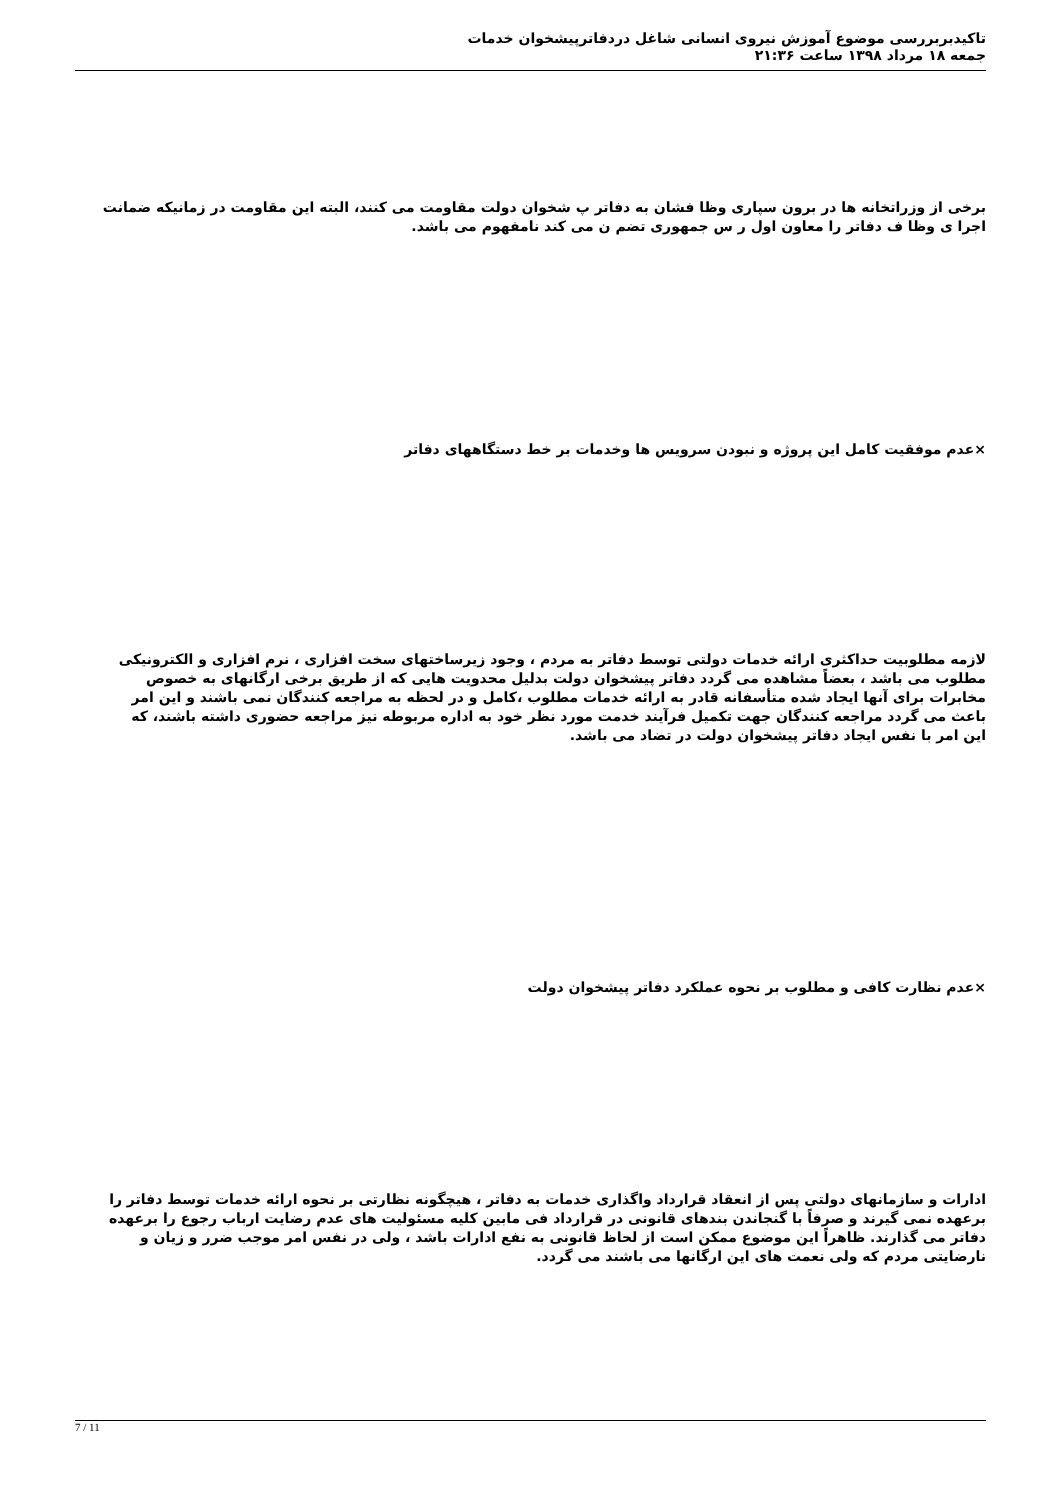تاکیدبربررسی موضوع آموزش نیروی انسانی شاغل دردفاترپیشخوان خدمات
جمعه ۱۸ مرداد ۱۳۹۸ ساعت ۲۱:۳۶
برخی از وزراتخانه ها در برون سپاری وظا فشان به دفاتر پ شخوان دولت مقاومت می کنند، البته این مقاومت در زمانیکه ضمانت اجرا ی وظا ف دفاتر را معاون اول ر س جمهوری تضم ن می کند نامفهوم می باشد.
×عدم موفقیت کامل این پروژه و نبودن سرویس ها وخدمات بر خط دستگاههای دفاتر
لازمه مطلوبیت حداکثری ارائه خدمات دولتی توسط دفاتر به مردم ، وجود زیرساختهای سخت افزاری ، نرم افزاری و الکترونیکی مطلوب می باشد ، بعضاً مشاهده می گردد دفاتر پیشخوان دولت بدلیل محدویت هایی که از طریق برخی ارگانهای به خصوص مخابرات برای آنها ایجاد شده متأسفانه قادر به ارائه خدمات مطلوب ،کامل و در لحظه به مراجعه کنندگان نمی باشند و این امر باعث می گردد مراجعه کنندگان جهت تکمیل فرآیند خدمت مورد نظر خود به اداره مربوطه نیز مراجعه حضوری داشته باشند، که این امر با نفس ایجاد دفاتر پیشخوان دولت در تضاد می باشد.
×عدم نظارت کافی و مطلوب بر نحوه عملکرد دفاتر پیشخوان دولت
ادارات و سازمانهای دولتی پس از انعقاد قرارداد واگذاری خدمات به دفاتر ، هیچگونه نظارتی بر نحوه ارائه خدمات توسط دفاتر را برعهده نمی گیرند و صرفاً با گنجاندن بندهای قانونی در قرارداد فی مابین کلیه مسئولیت های عدم رضایت ارباب رجوع را برعهده دفاتر می گذارند. ظاهراً این موضوع ممکن است از لحاظ قانونی به نفع ادارات باشد ، ولی در نفس امر موجب ضرر و زیان و نارضایتی مردم که ولی نعمت های این ارگانها می باشند می گردد.
7 / 11